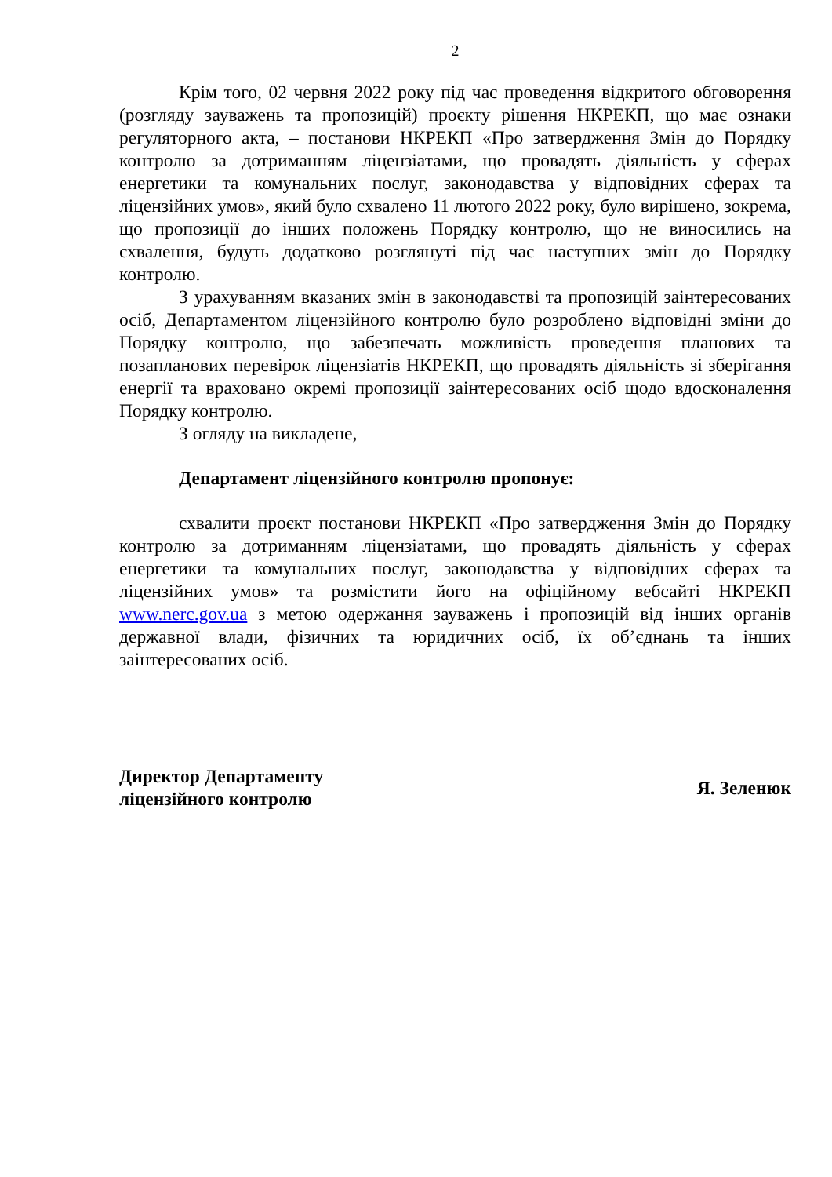2
Крім того, 02 червня 2022 року під час проведення відкритого обговорення (розгляду зауважень та пропозицій) проєкту рішення НКРЕКП, що має ознаки регуляторного акта, – постанови НКРЕКП «Про затвердження Змін до Порядку контролю за дотриманням ліцензіатами, що провадять діяльність у сферах енергетики та комунальних послуг, законодавства у відповідних сферах та ліцензійних умов», який було схвалено 11 лютого 2022 року, було вирішено, зокрема, що пропозиції до інших положень Порядку контролю, що не виносились на схвалення, будуть додатково розглянуті під час наступних змін до Порядку контролю.
З урахуванням вказаних змін в законодавстві та пропозицій заінтересованих осіб, Департаментом ліцензійного контролю було розроблено відповідні зміни до Порядку контролю, що забезпечать можливість проведення планових та позапланових перевірок ліцензіатів НКРЕКП, що провадять діяльність зі зберігання енергії та враховано окремі пропозиції заінтересованих осіб щодо вдосконалення Порядку контролю.
З огляду на викладене,
Департамент ліцензійного контролю пропонує:
схвалити проєкт постанови НКРЕКП «Про затвердження Змін до Порядку контролю за дотриманням ліцензіатами, що провадять діяльність у сферах енергетики та комунальних послуг, законодавства у відповідних сферах та ліцензійних умов» та розмістити його на офіційному вебсайті НКРЕКП www.nerc.gov.ua з метою одержання зауважень і пропозицій від інших органів державної влади, фізичних та юридичних осіб, їх об’єднань та інших заінтересованих осіб.
Директор Департаменту
ліцензійного контролю
Я. Зеленюк